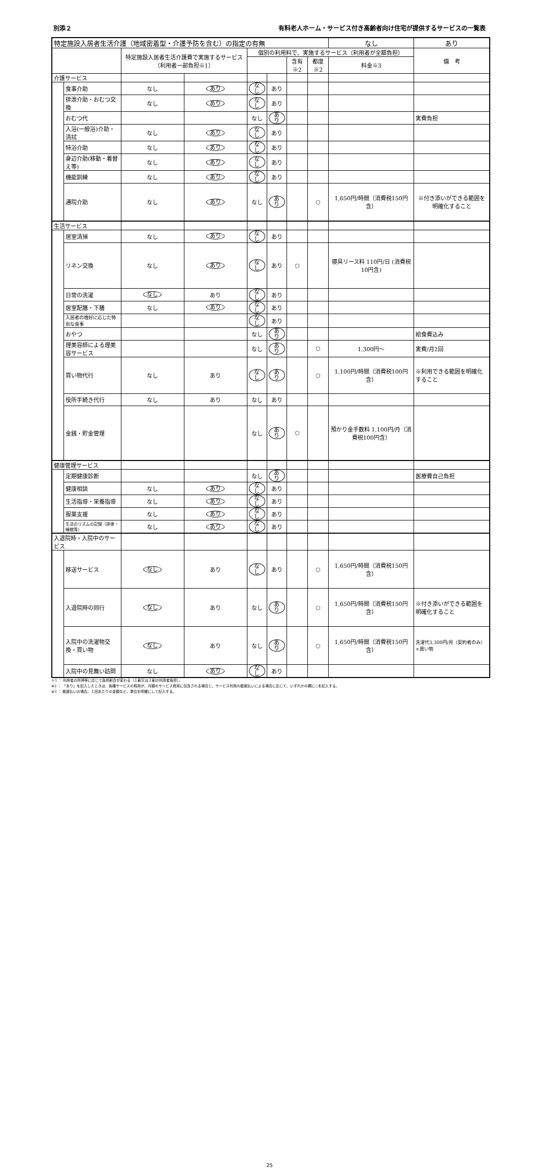別添２ 有料老人ホーム・サービス付き高齢者向け住宅が提供するサービスの一覧表
| 特定施設入居者生活介護（地域密着型・介護予防を含む）の指定の有無 | | | | | | | | なし | あり |
| | | 特定施設入居者生活介護費で実施するサービス（利用者一部負担※1） | | 個別の利用料で、実施するサービス（利用者が全額負担） | | | | | 備 考 |
| | | | | | | 含有 ※2 | 都度 ※2 | 料金※3 | |
| 介護サービス | | | | | | | | | |
| | 食事介助 | なし | あり | なし | あり | | | | |
| | 排泄介助・おむつ交換 | なし | あり | なし | あり | | | | |
| | おむつ代 | | | なし | あり | | | | 実費負担 |
| | 入浴(一般浴)介助・清拭 | なし | あり | なし | あり | | | | |
| | 特浴介助 | なし | あり | なし | あり | | | | |
| | 身辺介助(移動・着替え等) | なし | あり | なし | あり | | | | |
| | 機能訓練 | なし | あり | なし | あり | | | | |
| | 通院介助 | なし | あり | なし | あり | | ○ | 1,650円/時間（消費税150円含） | ※付き添いができる範囲を明確化すること |
| 生活サービス | | | | | | | | | |
| | 居室清掃 | なし | あり | なし | あり | | | | |
| | リネン交換 | なし | あり | なし | あり | ○ | | 寝具リース料 110円/日 (消費税10円含) | |
| | 日常の洗濯 | なし | あり | なし | あり | | | | |
| | 居室配膳・下膳 | なし | あり | なし | あり | | | | |
| | 入居者の嗜好に応じた特別な食事 | | | なし | あり | | | | |
| | おやつ | | | なし | あり | | | | 給食費込み |
| | 理美容師による理美容サービス | | | なし | あり | | ○ | 1,300円～ | 実費/月2回 |
| | 買い物代行 | なし | あり | なし | あり | | ○ | 1,100円/時間（消費税100円含） | ※利用できる範囲を明確化すること |
| | 役所手続き代行 | なし | あり | なし | あり | | | | |
| | 金銭・貯金管理 | | | なし | あり | ○ | | 預かり金手数料 1,100円/月（消費税100円含） | |
| 健康管理サービス | | | | | | | | | |
| | 定期健康診断 | | | なし | あり | | | | 医療費自己負担 |
| | 健康相談 | なし | あり | なし | あり | | | | |
| | 生活指導・栄養指導 | なし | あり | なし | あり | | | | |
| | 服薬支援 | なし | あり | なし | あり | | | | |
| | 生活のリズムの記録（排便・睡眠等） | なし | あり | なし | あり | | | | |
| 入退院時・入院中のサービス | | | | | | | | | |
| | 移送サービス | なし | あり | なし | あり | | ○ | 1,650円/時間（消費税150円含） | |
| | 入退院時の同行 | なし | あり | なし | あり | | ○ | 1,650円/時間（消費税150円含） | ※付き添いができる範囲を明確化すること |
| | 入院中の洗濯物交換・買い物 | なし | あり | なし | あり | | ○ | 1,650円/時間（消費税150円含） | 洗濯代3,300円/月（契約者のみ）×買い物 |
| | 入院中の見舞い訪問 | なし | あり | なし | あり | | | | |
※1 ： 利用者の所得等に応じて負担割合が変わる（１割又は２割の利用者負担）。
※2 ： 「あり」を記入したときは、各種サービスの費用が、月額のサービス費用に包含される場合と、サービス利用の都度払いによる場合に応じて、いずれかの欄に○を記入する。
※3 ： 都度払いの場合、１回あたりの金額など、単位を明確にして記入する。
25